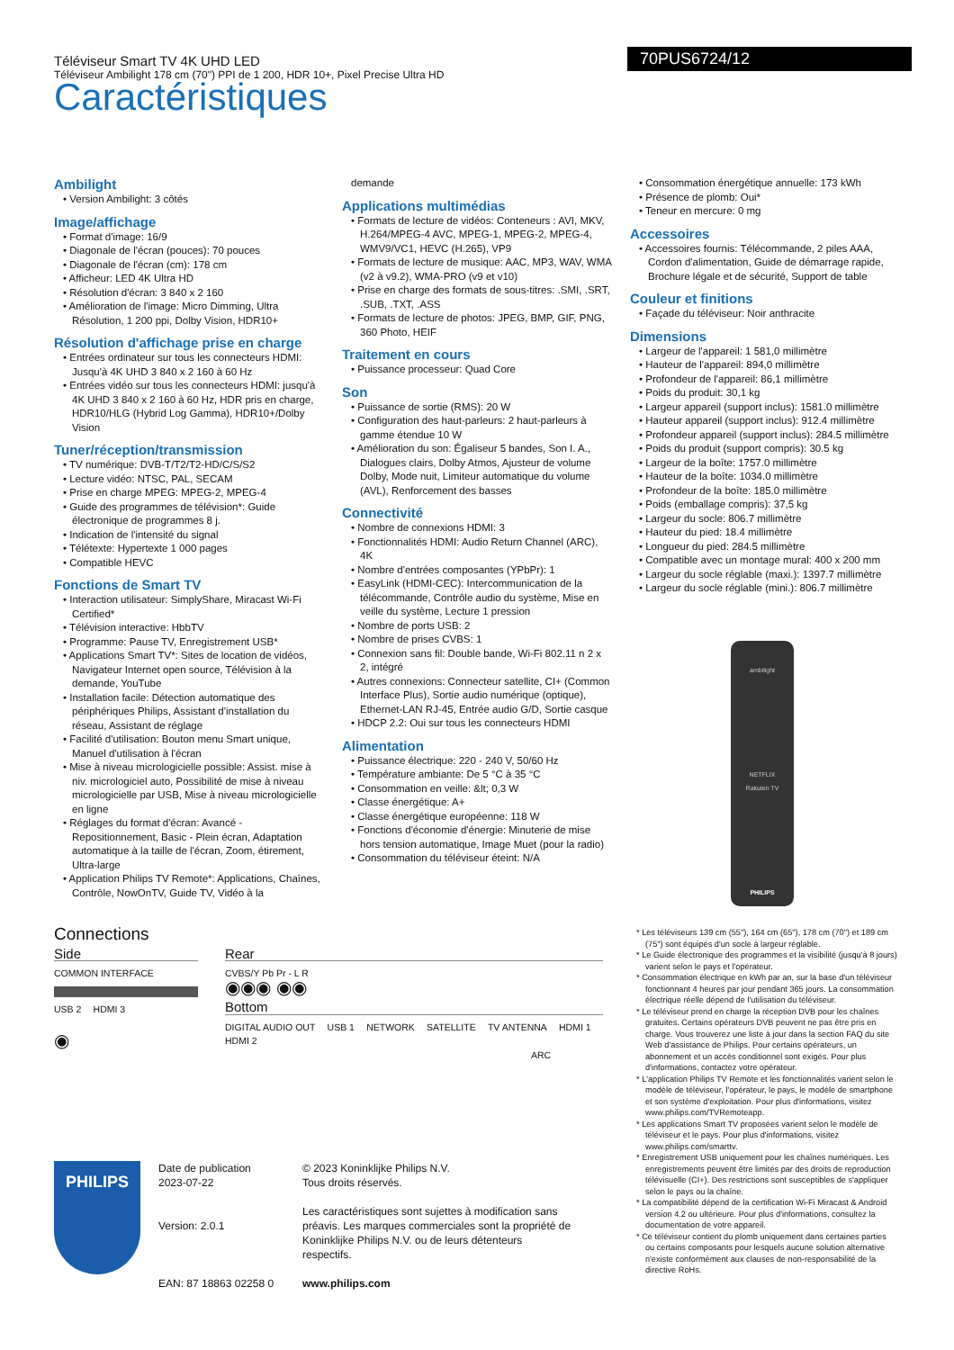Téléviseur Smart TV 4K UHD LED
Téléviseur Ambilight 178 cm (70") PPI de 1 200, HDR 10+, Pixel Precise Ultra HD
70PUS6724/12
Caractéristiques
Ambilight
• Version Ambilight: 3 côtés
Image/affichage
• Format d'image: 16/9
• Diagonale de l'écran (pouces): 70 pouces
• Diagonale de l'écran (cm): 178 cm
• Afficheur: LED 4K Ultra HD
• Résolution d'écran: 3 840 x 2 160
• Amélioration de l'image: Micro Dimming, Ultra Résolution, 1 200 ppi, Dolby Vision, HDR10+
Résolution d'affichage prise en charge
• Entrées ordinateur sur tous les connecteurs HDMI: Jusqu'à 4K UHD 3 840 x 2 160 à 60 Hz
• Entrées vidéo sur tous les connecteurs HDMI: jusqu'à 4K UHD 3 840 x 2 160 à 60 Hz, HDR pris en charge, HDR10/HLG (Hybrid Log Gamma), HDR10+/Dolby Vision
Tuner/réception/transmission
• TV numérique: DVB-T/T2/T2-HD/C/S/S2
• Lecture vidéo: NTSC, PAL, SECAM
• Prise en charge MPEG: MPEG-2, MPEG-4
• Guide des programmes de télévision*: Guide électronique de programmes 8 j.
• Indication de l'intensité du signal
• Télétexte: Hypertexte 1 000 pages
• Compatible HEVC
Fonctions de Smart TV
• Interaction utilisateur: SimplyShare, Miracast Wi-Fi Certified*
• Télévision interactive: HbbTV
• Programme: Pause TV, Enregistrement USB*
• Applications Smart TV*: Sites de location de vidéos, Navigateur Internet open source, Télévision à la demande, YouTube
• Installation facile: Détection automatique des périphériques Philips, Assistant d'installation du réseau, Assistant de réglage
• Facilité d'utilisation: Bouton menu Smart unique, Manuel d'utilisation à l'écran
• Mise à niveau micrologicielle possible: Assist. mise à niv. micrologiciel auto, Possibilité de mise à niveau micrologicielle par USB, Mise à niveau micrologicielle en ligne
• Réglages du format d'écran: Avancé - Repositionnement, Basic - Plein écran, Adaptation automatique à la taille de l'écran, Zoom, étirement, Ultra-large
• Application Philips TV Remote*: Applications, Chaînes, Contrôle, NowOnTV, Guide TV, Vidéo à la
demande
Applications multimédias
• Formats de lecture de vidéos: Conteneurs : AVI, MKV, H.264/MPEG-4 AVC, MPEG-1, MPEG-2, MPEG-4, WMV9/VC1, HEVC (H.265), VP9
• Formats de lecture de musique: AAC, MP3, WAV, WMA (v2 à v9.2), WMA-PRO (v9 et v10)
• Prise en charge des formats de sous-titres: .SMI, .SRT, .SUB, .TXT, .ASS
• Formats de lecture de photos: JPEG, BMP, GIF, PNG, 360 Photo, HEIF
Traitement en cours
• Puissance processeur: Quad Core
Son
• Puissance de sortie (RMS): 20 W
• Configuration des haut-parleurs: 2 haut-parleurs à gamme étendue 10 W
• Amélioration du son: Égaliseur 5 bandes, Son I. A., Dialogues clairs, Dolby Atmos, Ajusteur de volume Dolby, Mode nuit, Limiteur automatique du volume (AVL), Renforcement des basses
Connectivité
• Nombre de connexions HDMI: 3
• Fonctionnalités HDMI: Audio Return Channel (ARC), 4K
• Nombre d'entrées composantes (YPbPr): 1
• EasyLink (HDMI-CEC): Intercommunication de la télécommande, Contrôle audio du système, Mise en veille du système, Lecture 1 pression
• Nombre de ports USB: 2
• Nombre de prises CVBS: 1
• Connexion sans fil: Double bande, Wi-Fi 802.11 n 2 x 2, intégré
• Autres connexions: Connecteur satellite, CI+ (Common Interface Plus), Sortie audio numérique (optique), Ethernet-LAN RJ-45, Entrée audio G/D, Sortie casque
• HDCP 2.2: Oui sur tous les connecteurs HDMI
Alimentation
• Puissance électrique: 220 - 240 V, 50/60 Hz
• Température ambiante: De 5 °C à 35 °C
• Consommation en veille: &lt; 0,3 W
• Classe énergétique: A+
• Classe énergétique européenne: 118 W
• Fonctions d'économie d'énergie: Minuterie de mise hors tension automatique, Image Muet (pour la radio)
• Consommation du téléviseur éteint: N/A
• Consommation énergétique annuelle: 173 kWh
• Présence de plomb: Oui*
• Teneur en mercure: 0 mg
Accessoires
• Accessoires fournis: Télécommande, 2 piles AAA, Cordon d'alimentation, Guide de démarrage rapide, Brochure légale et de sécurité, Support de table
Couleur et finitions
• Façade du téléviseur: Noir anthracite
Dimensions
• Largeur de l'appareil: 1 581,0 millimètre
• Hauteur de l'appareil: 894,0 millimètre
• Profondeur de l'appareil: 86,1 millimètre
• Poids du produit: 30,1 kg
• Largeur appareil (support inclus): 1581.0 millimètre
• Hauteur appareil (support inclus): 912.4 millimètre
• Profondeur appareil (support inclus): 284.5 millimètre
• Poids du produit (support compris): 30.5 kg
• Largeur de la boîte: 1757.0 millimètre
• Hauteur de la boîte: 1034.0 millimètre
• Profondeur de la boîte: 185.0 millimètre
• Poids (emballage compris): 37,5 kg
• Largeur du socle: 806.7 millimètre
• Hauteur du pied: 18.4 millimètre
• Longueur du pied: 284.5 millimètre
• Compatible avec un montage mural: 400 x 200 mm
• Largeur du socle réglable (maxi.): 1397.7 millimètre
• Largeur du socle réglable (mini.): 806.7 millimètre
ambilight
NETFLIX
Rakuten TV
PHILIPS
Connections
Side
COMMON INTERFACE
USB 2 HDMI 3
◉
Rear
CVBS/Y Pb Pr - L R
◉◉◉ ◉◉
Bottom
DIGITAL AUDIO OUT USB 1 NETWORK SATELLITE TV ANTENNA HDMI 1 HDMI 2
ARC
PHILIPS
Date de publication
2023-07-22
Version: 2.0.1
EAN: 87 18863 02258 0
© 2023 Koninklijke Philips N.V.
Tous droits réservés.
Les caractéristiques sont sujettes à modification sans préavis. Les marques commerciales sont la propriété de Koninklijke Philips N.V. ou de leurs détenteurs respectifs.
www.philips.com
* Les téléviseurs 139 cm (55"), 164 cm (65"), 178 cm (70") et 189 cm (75") sont équipés d'un socle à largeur réglable.
* Le Guide électronique des programmes et la visibilité (jusqu'à 8 jours) varient selon le pays et l'opérateur.
* Consommation électrique en kWh par an, sur la base d'un téléviseur fonctionnant 4 heures par jour pendant 365 jours. La consommation électrique réelle dépend de l'utilisation du téléviseur.
* Le téléviseur prend en charge la réception DVB pour les chaînes gratuites. Certains opérateurs DVB peuvent ne pas être pris en charge. Vous trouverez une liste à jour dans la section FAQ du site Web d'assistance de Philips. Pour certains opérateurs, un abonnement et un accès conditionnel sont exigés. Pour plus d'informations, contactez votre opérateur.
* L'application Philips TV Remote et les fonctionnalités varient selon le modèle de téléviseur, l'opérateur, le pays, le modèle de smartphone et son système d'exploitation. Pour plus d'informations, visitez www.philips.com/TVRemoteapp.
* Les applications Smart TV proposées varient selon le modèle de téléviseur et le pays. Pour plus d'informations, visitez www.philips.com/smarttv.
* Enregistrement USB uniquement pour les chaînes numériques. Les enregistrements peuvent être limités par des droits de reproduction télévisuelle (CI+). Des restrictions sont susceptibles de s'appliquer selon le pays ou la chaîne.
* La compatibilité dépend de la certification Wi-Fi Miracast & Android version 4.2 ou ultérieure. Pour plus d'informations, consultez la documentation de votre appareil.
* Ce téléviseur contient du plomb uniquement dans certaines parties ou certains composants pour lesquels aucune solution alternative n'existe conformément aux clauses de non-responsabilité de la directive RoHs.